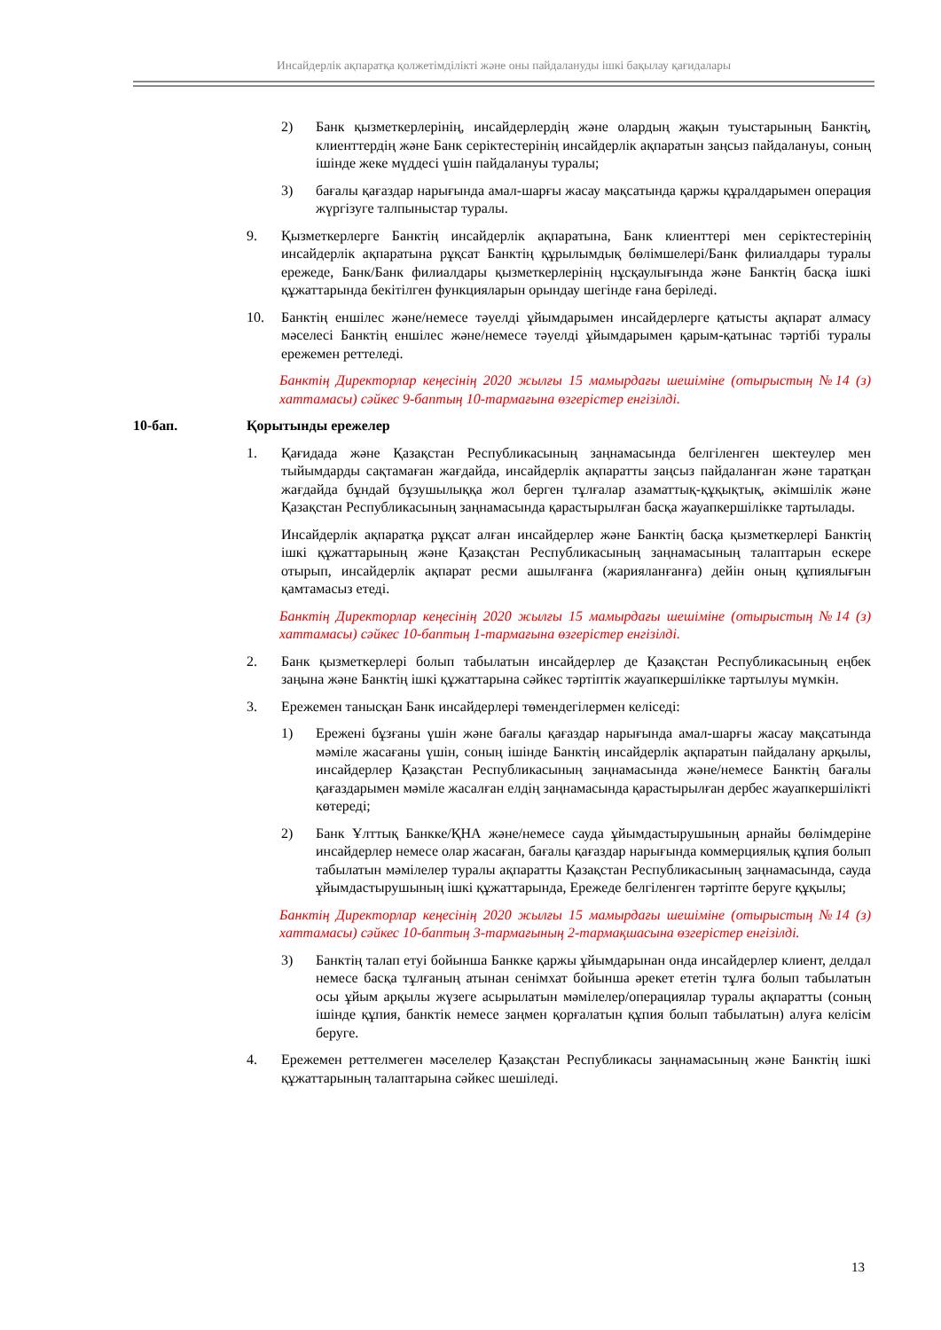Инсайдерлік ақпаратқа қолжетімділікті және оны пайдалануды ішкі бақылау қағидалары
2) Банк қызметкерлерінің, инсайдерлердің және олардың жақын туыстарының Банктің, клиенттердің және Банк серіктестерінің инсайдерлік ақпаратын заңсыз пайдалануы, соның ішінде жеке мүддесі үшін пайдалануы туралы;
3) бағалы қағаздар нарығында амал-шарғы жасау мақсатында қаржы құралдарымен операция жүргізуге талпыныстар туралы.
9. Қызметкерлерге Банктің инсайдерлік ақпаратына, Банк клиенттері мен серіктестерінің инсайдерлік ақпаратына рұқсат Банктің құрылымдық бөлімшелері/Банк филиалдары туралы ережеде, Банк/Банк филиалдары қызметкерлерінің нұсқаулығында және Банктің басқа ішкі құжаттарында бекітілген функцияларын орындау шегінде ғана беріледі.
10. Банктің еншілес және/немесе тәуелді ұйымдарымен инсайдерлерге қатысты ақпарат алмасу мәселесі Банктің еншілес және/немесе тәуелді ұйымдарымен қарым-қатынас тәртібі туралы ережемен реттеледі.
Банктің Директорлар кеңесінің 2020 жылғы 15 мамырдағы шешіміне (отырыстың №14 (з) хаттамасы) сәйкес 9-баптың 10-тармағына өзгерістер енгізілді.
10-бап. Қорытынды ережелер
1. Қағидада және Қазақстан Республикасының заңнамасында белгіленген шектеулер мен тыйымдарды сақтамаған жағдайда, инсайдерлік ақпаратты заңсыз пайдаланған және таратқан жағдайда бұндай бұзушылыққа жол берген тұлғалар азаматтық-құқықтық, әкімшілік және Қазақстан Республикасының заңнамасында қарастырылған басқа жауапкершілікке тартылады.
Инсайдерлік ақпаратқа рұқсат алған инсайдерлер және Банктің басқа қызметкерлері Банктің ішкі құжаттарының және Қазақстан Республикасының заңнамасының талаптарын ескере отырып, инсайдерлік ақпарат ресми ашылғанға (жарияланғанға) дейін оның құпиялығын қамтамасыз етеді.
Банктің Директорлар кеңесінің 2020 жылғы 15 мамырдағы шешіміне (отырыстың №14 (з) хаттамасы) сәйкес 10-баптың 1-тармағына өзгерістер енгізілді.
2. Банк қызметкерлері болып табылатын инсайдерлер де Қазақстан Республикасының еңбек заңына және Банктің ішкі құжаттарына сәйкес тәртіптік жауапкершілікке тартылуы мүмкін.
3. Ережемен танысқан Банк инсайдерлері төмендегілермен келіседі:
1) Ережені бұзғаны үшін және бағалы қағаздар нарығында амал-шарғы жасау мақсатында мәміле жасағаны үшін, соның ішінде Банктің инсайдерлік ақпаратын пайдалану арқылы, инсайдерлер Қазақстан Республикасының заңнамасында және/немесе Банктің бағалы қағаздарымен мәміле жасалған елдің заңнамасында қарастырылған дербес жауапкершілікті көтереді;
2) Банк Ұлттық Банкке/ҚНА және/немесе сауда ұйымдастырушының арнайы бөлімдеріне инсайдерлер немесе олар жасаған, бағалы қағаздар нарығында коммерциялық құпия болып табылатын мәмілелер туралы ақпаратты Қазақстан Республикасының заңнамасында, сауда ұйымдастырушының ішкі құжаттарында, Ережеде белгіленген тәртіпте беруге құқылы;
Банктің Директорлар кеңесінің 2020 жылғы 15 мамырдағы шешіміне (отырыстың №14 (з) хаттамасы) сәйкес 10-баптың 3-тармағының 2-тармақшасына өзгерістер енгізілді.
3) Банктің талап етуі бойынша Банкке қаржы ұйымдарынан онда инсайдерлер клиент, делдал немесе басқа тұлғаның атынан сенімхат бойынша әрекет ететін тұлға болып табылатын осы ұйым арқылы жүзеге асырылатын мәмілелер/операциялар туралы ақпаратты (соның ішінде құпия, банктік немесе заңмен қорғалатын құпия болып табылатын) алуға келісім беруге.
4. Ережемен реттелмеген мәселелер Қазақстан Республикасы заңнамасының және Банктің ішкі құжаттарының талаптарына сәйкес шешіледі.
13